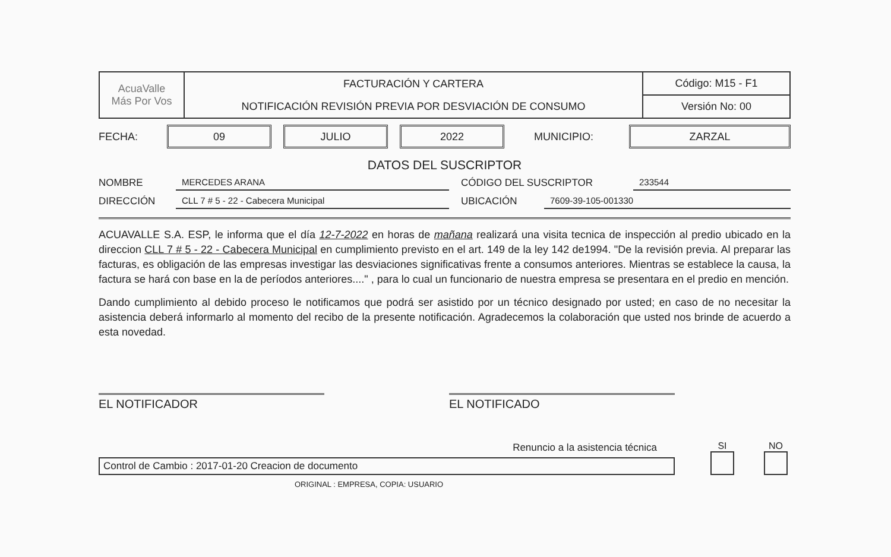| AcuaValle Más Por Vos | FACTURACIÓN Y CARTERA | Código: M15 - F1 |
| | NOTIFICACIÓN REVISIÓN PREVIA POR DESVIACIÓN DE CONSUMO | Versión No: 00 |
FECHA:
09 JULIO 2022
MUNICIPIO:
ZARZAL
DATOS DEL SUSCRIPTOR
NOMBRE MERCEDES ARANA CÓDIGO DEL SUSCRIPTOR 233544
DIRECCIÓN CLL 7 # 5 - 22 - Cabecera Municipal UBICACIÓN 7609-39-105-001330
ACUAVALLE S.A. ESP, le informa que el día 12-7-2022 en horas de mañana realizará una visita tecnica de inspección al predio ubicado en la direccion CLL 7 # 5 - 22 - Cabecera Municipal en cumplimiento previsto en el art. 149 de la ley 142 de1994. "De la revisión previa. Al preparar las facturas, es obligación de las empresas investigar las desviaciones significativas frente a consumos anteriores. Mientras se establece la causa, la factura se hará con base en la de períodos anteriores...." , para lo cual un funcionario de nuestra empresa se presentara en el predio en mención.
Dando cumplimiento al debido proceso le notificamos que podrá ser asistido por un técnico designado por usted; en caso de no necesitar la asistencia deberá informarlo al momento del recibo de la presente notificación. Agradecemos la colaboración que usted nos brinde de acuerdo a esta novedad.
EL NOTIFICADOR EL NOTIFICADO
Renuncio a la asistencia técnica
Control de Cambio : 2017-01-20 Creacion de documento
SI
NO
ORIGINAL : EMPRESA, COPIA: USUARIO